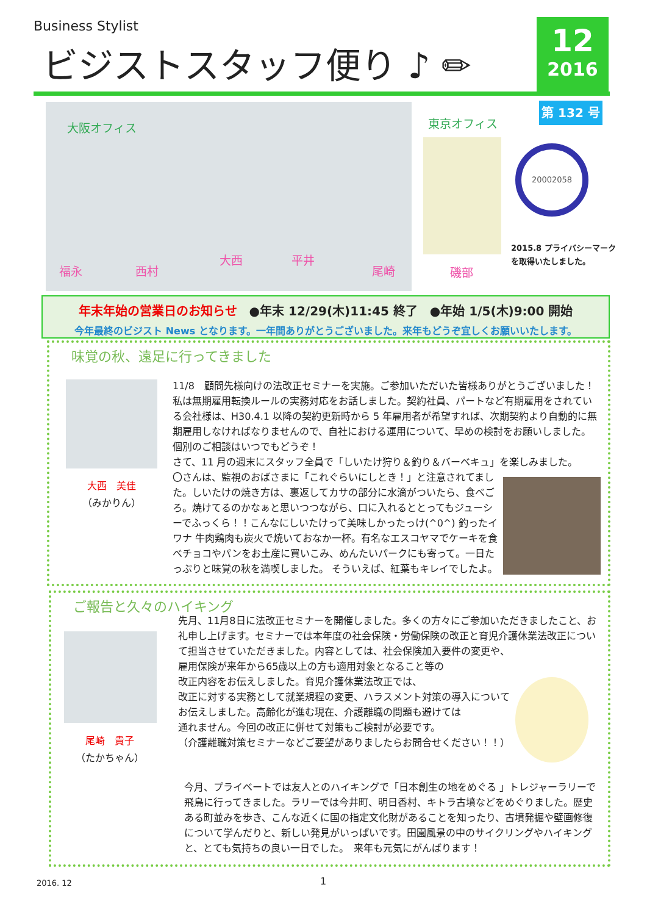Business Stylist
ビジストスタッフ便り ♪ ✏
12
2016
第 132 号
大阪オフィス
福永 西村
大西 平井
尾崎
東京オフィス
磯部
20002058
2015.8 プライバシーマーク
を取得いたしました。
年末年始の営業日のお知らせ　●年末 12/29(木)11:45 終了　●年始 1/5(木)9:00 開始
今年最終のビジスト News となります。一年間ありがとうございました。来年もどうぞ宜しくお願いいたします。
味覚の秋、遠足に行ってきました
大西　美佳
（みかりん）
11/8　顧問先様向けの法改正セミナーを実施。ご参加いただいた皆様ありがとうございました！
私は無期雇用転換ルールの実務対応をお話しました。契約社員、パートなど有期雇用をされている会社様は、H30.4.1 以降の契約更新時から 5 年雇用者が希望すれば、次期契約より自動的に無期雇用しなければなりませんので、自社における運用について、早めの検討をお願いしました。個別のご相談はいつでもどうぞ！
さて、11 月の週末にスタッフ全員で「しいたけ狩り＆釣り＆バーベキュ」を楽しみました。
〇さんは、監視のおばさまに「これぐらいにしとき！」と注意されてました。しいたけの焼き方は、裏返してカサの部分に水滴がついたら、食べごろ。焼けてるのかなぁと思いつつながら、口に入れるととってもジューシーでふっくら！！こんなにしいたけって美味しかったっけ(^0^) 釣ったイワナ 牛肉鶏肉も炭火で焼いておなか一杯。有名なエスコヤマでケーキを食べチョコやパンをお土産に買いこみ、めんたいパークにも寄って。一日たっぷりと味覚の秋を満喫しました。 そういえば、紅葉もキレイでしたよ。
ご報告と久々のハイキング
尾崎　貴子
（たかちゃん）
先月、11月8日に法改正セミナーを開催しました。多くの方々にご参加いただきましたこと、お礼申し上げます。セミナーでは本年度の社会保険・労働保険の改正と育児介護休業法改正について担当させていただきました。内容としては、社会保険加入要件の変更や、
雇用保険が来年から65歳以上の方も適用対象となること等の
改正内容をお伝えしました。育児介護休業法改正では、
改正に対する実務として就業規程の変更、ハラスメント対策の導入について
お伝えしました。高齢化が進む現在、介護離職の問題も避けては
通れません。今回の改正に併せて対策もご検討が必要です。
（介護離職対策セミナーなどご要望がありましたらお問合せください！！）
今月、プライベートでは友人とのハイキングで「日本創生の地をめぐる 」トレジャーラリーで飛鳥に行ってきました。ラリーでは今井町、明日香村、キトラ古墳などをめぐりました。歴史ある町並みを歩き、こんな近くに国の指定文化財があることを知ったり、古墳発掘や壁画修復について学んだりと、新しい発見がいっぱいです。田園風景の中のサイクリングやハイキングと、とても気持ちの良い一日でした。　来年も元気にがんばります！
2016. 12 1